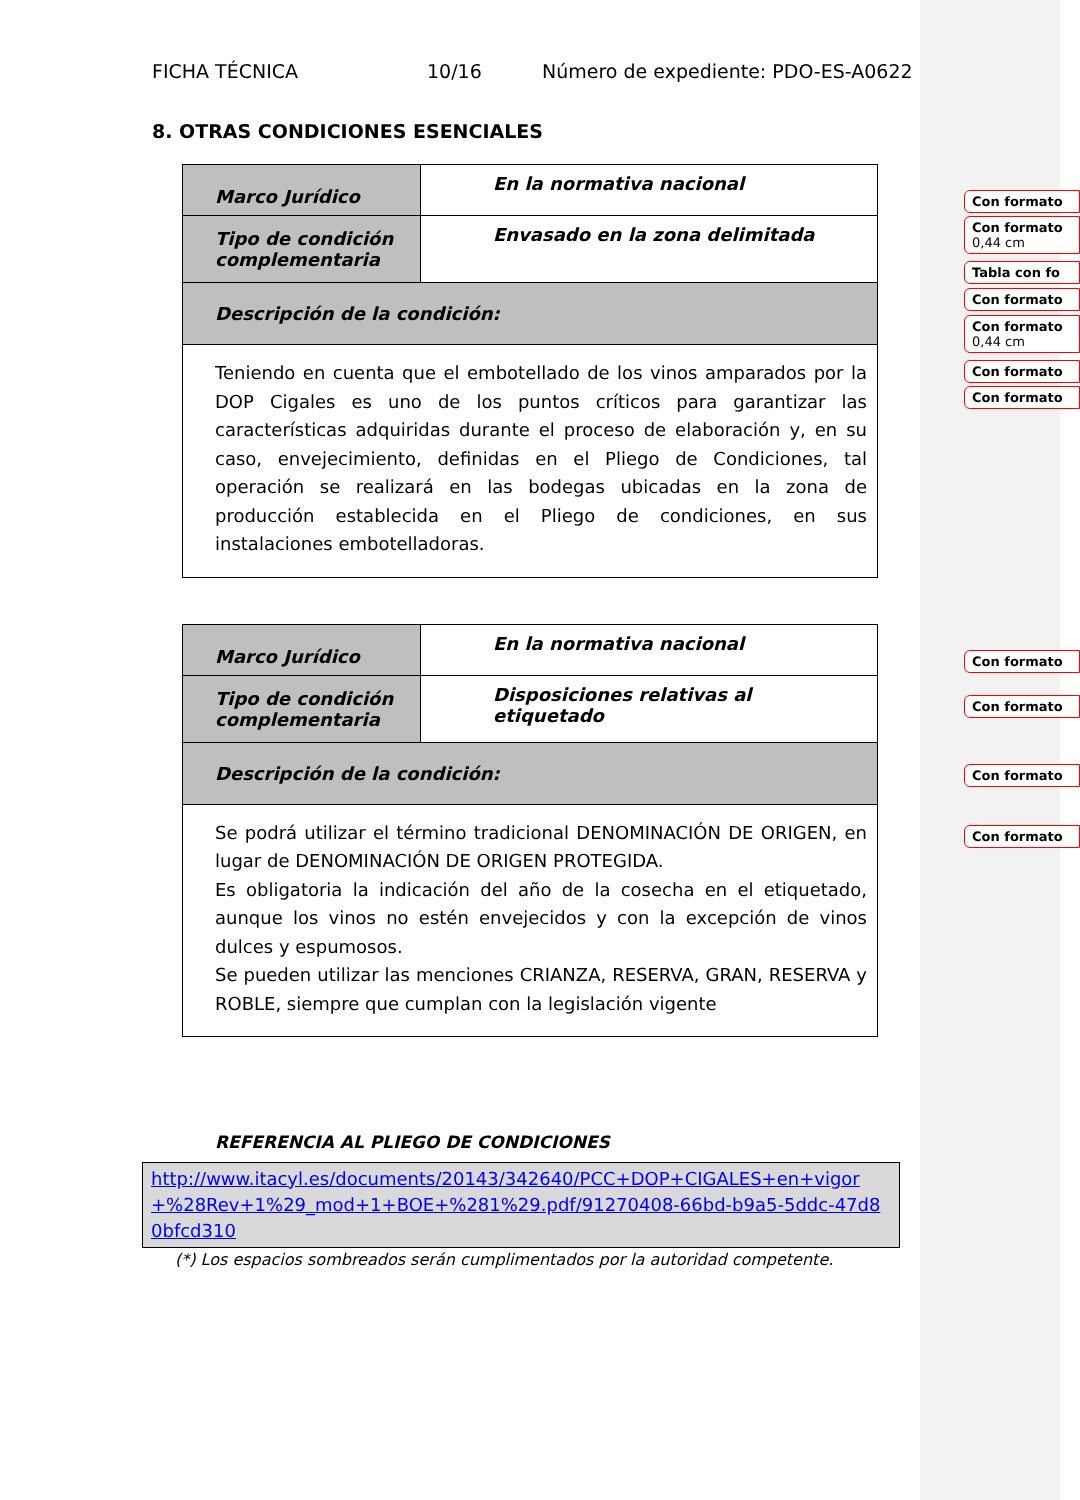FICHA TÉCNICA 10/16 Número de expediente: PDO-ES-A0622
8. OTRAS CONDICIONES ESENCIALES
| Marco Jurídico | En la normativa nacional |
| Tipo de condición complementaria | Envasado en la zona delimitada |
| Descripción de la condición: | |
| Teniendo en cuenta que el embotellado de los vinos amparados por la DOP Cigales es uno de los puntos críticos para garantizar las características adquiridas durante el proceso de elaboración y, en su caso, envejecimiento, definidas en el Pliego de Condiciones, tal operación se realizará en las bodegas ubicadas en la zona de producción establecida en el Pliego de condiciones, en sus instalaciones embotelladoras. | |
| Marco Jurídico | En la normativa nacional |
| Tipo de condición complementaria | Disposiciones relativas al etiquetado |
| Descripción de la condición: | |
| Se podrá utilizar el término tradicional DENOMINACIÓN DE ORIGEN, en lugar de DENOMINACIÓN DE ORIGEN PROTEGIDA. Es obligatoria la indicación del año de la cosecha en el etiquetado, aunque los vinos no estén envejecidos y con la excepción de vinos dulces y espumosos. Se pueden utilizar las menciones CRIANZA, RESERVA, GRAN, RESERVA y ROBLE, siempre que cumplan con la legislación vigente | |
REFERENCIA AL PLIEGO DE CONDICIONES
http://www.itacyl.es/documents/20143/342640/PCC+DOP+CIGALES+en+vigor+%28Rev+1%29_mod+1+BOE+%281%29.pdf/91270408-66bd-b9a5-5ddc-47d80bfcd310
(*) Los espacios sombreados serán cumplimentados por la autoridad competente.
Con formato
Con formato
0,44 cm
Tabla con fo
Con formato
Con formato
0,44 cm
Con formato
Con formato
Con formato
Con formato
Con formato
Con formato